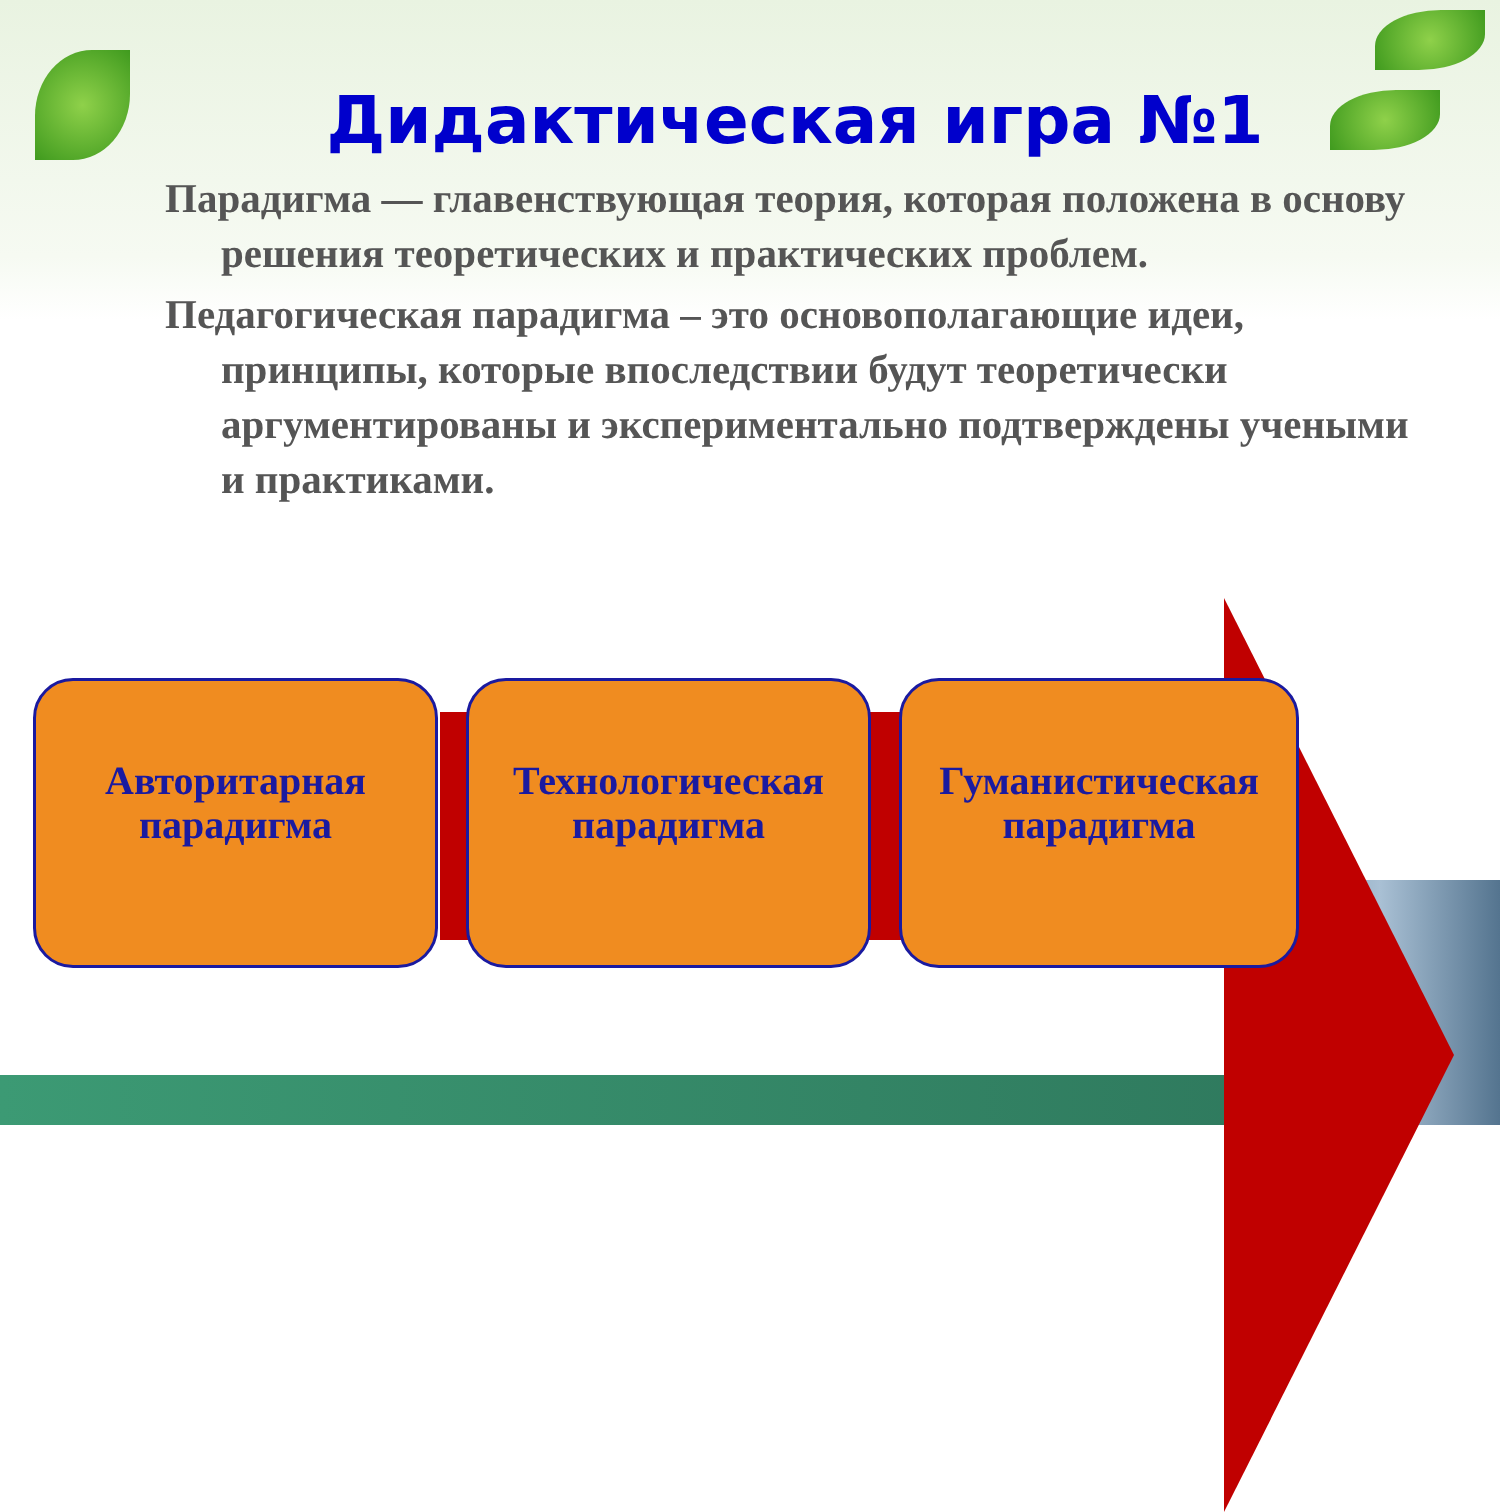Дидактическая игра №1
Парадигма — главенствующая теория, которая положена в основу решения теоретических и практических проблем.
Педагогическая парадигма – это основополагающие идеи, принципы, которые впоследствии будут теоретически аргументированы и экспериментально подтверждены учеными и практиками.
Авторитарная
парадигма
Технологическая
парадигма
Гуманистическая
парадигма